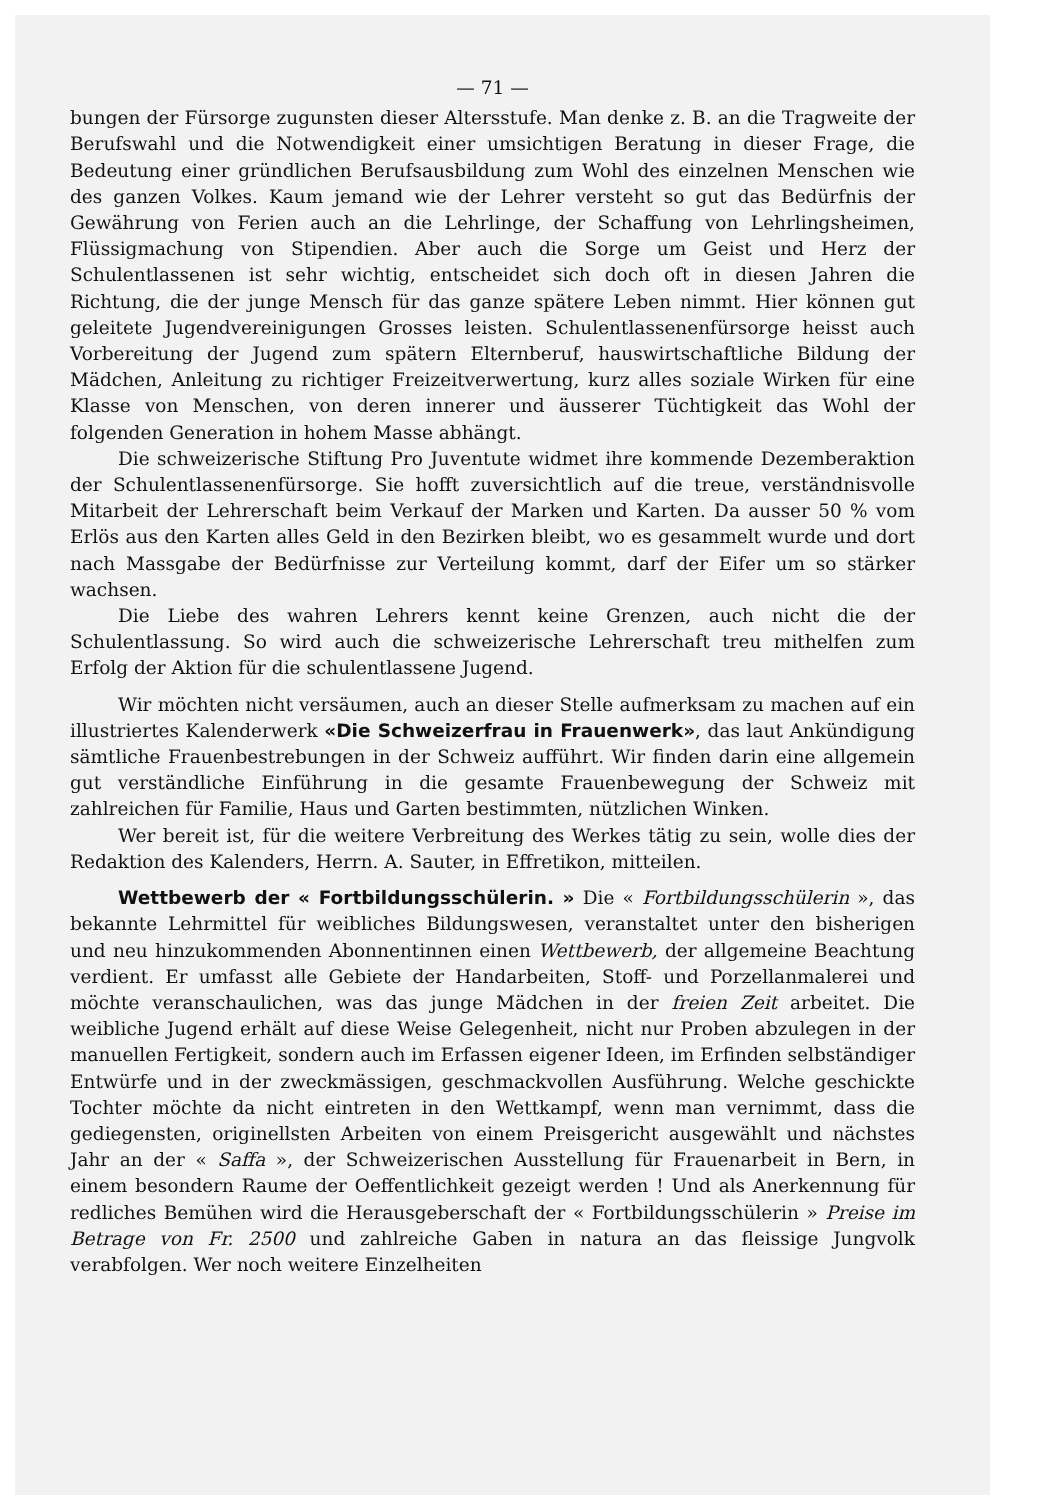— 71 —
bungen der Fürsorge zugunsten dieser Altersstufe. Man denke z. B. an die Tragweite der Berufswahl und die Notwendigkeit einer umsichtigen Beratung in dieser Frage, die Bedeutung einer gründlichen Berufsausbildung zum Wohl des einzelnen Menschen wie des ganzen Volkes. Kaum jemand wie der Lehrer versteht so gut das Bedürfnis der Gewährung von Ferien auch an die Lehrlinge, der Schaffung von Lehrlingsheimen, Flüssigmachung von Stipendien. Aber auch die Sorge um Geist und Herz der Schulentlassenen ist sehr wichtig, entscheidet sich doch oft in diesen Jahren die Richtung, die der junge Mensch für das ganze spätere Leben nimmt. Hier können gut geleitete Jugendvereinigungen Grosses leisten. Schulentlassenenfürsorge heisst auch Vorbereitung der Jugend zum spätern Elternberuf, hauswirtschaftliche Bildung der Mädchen, Anleitung zu richtiger Freizeitverwertung, kurz alles soziale Wirken für eine Klasse von Menschen, von deren innerer und äusserer Tüchtigkeit das Wohl der folgenden Generation in hohem Masse abhängt.
Die schweizerische Stiftung Pro Juventute widmet ihre kommende Dezemberaktion der Schulentlassenenfürsorge. Sie hofft zuversichtlich auf die treue, verständnisvolle Mitarbeit der Lehrerschaft beim Verkauf der Marken und Karten. Da ausser 50 % vom Erlös aus den Karten alles Geld in den Bezirken bleibt, wo es gesammelt wurde und dort nach Massgabe der Bedürfnisse zur Verteilung kommt, darf der Eifer um so stärker wachsen.
Die Liebe des wahren Lehrers kennt keine Grenzen, auch nicht die der Schulentlassung. So wird auch die schweizerische Lehrerschaft treu mithelfen zum Erfolg der Aktion für die schulentlassene Jugend.
Wir möchten nicht versäumen, auch an dieser Stelle aufmerksam zu machen auf ein illustriertes Kalenderwerk «Die Schweizerfrau in Frauenwerk», das laut Ankündigung sämtliche Frauenbestrebungen in der Schweiz aufführt. Wir finden darin eine allgemein gut verständliche Einführung in die gesamte Frauenbewegung der Schweiz mit zahlreichen für Familie, Haus und Garten bestimmten, nützlichen Winken.
Wer bereit ist, für die weitere Verbreitung des Werkes tätig zu sein, wolle dies der Redaktion des Kalenders, Herrn. A. Sauter, in Effretikon, mitteilen.
Wettbewerb der « Fortbildungsschülerin. » Die « Fortbildungsschülerin », das bekannte Lehrmittel für weibliches Bildungswesen, veranstaltet unter den bisherigen und neu hinzukommenden Abonnentinnen einen Wettbewerb, der allgemeine Beachtung verdient. Er umfasst alle Gebiete der Handarbeiten, Stoff- und Porzellanmalerei und möchte veranschaulichen, was das junge Mädchen in der freien Zeit arbeitet. Die weibliche Jugend erhält auf diese Weise Gelegenheit, nicht nur Proben abzulegen in der manuellen Fertigkeit, sondern auch im Erfassen eigener Ideen, im Erfinden selbständiger Entwürfe und in der zweckmässigen, geschmackvollen Ausführung. Welche geschickte Tochter möchte da nicht eintreten in den Wettkampf, wenn man vernimmt, dass die gediegensten, originellsten Arbeiten von einem Preisgericht ausgewählt und nächstes Jahr an der « Saffa », der Schweizerischen Ausstellung für Frauenarbeit in Bern, in einem besondern Raume der Oeffentlichkeit gezeigt werden ! Und als Anerkennung für redliches Bemühen wird die Herausgeberschaft der « Fortbildungsschülerin » Preise im Betrage von Fr. 2500 und zahlreiche Gaben in natura an das fleissige Jungvolk verabfolgen. Wer noch weitere Einzelheiten